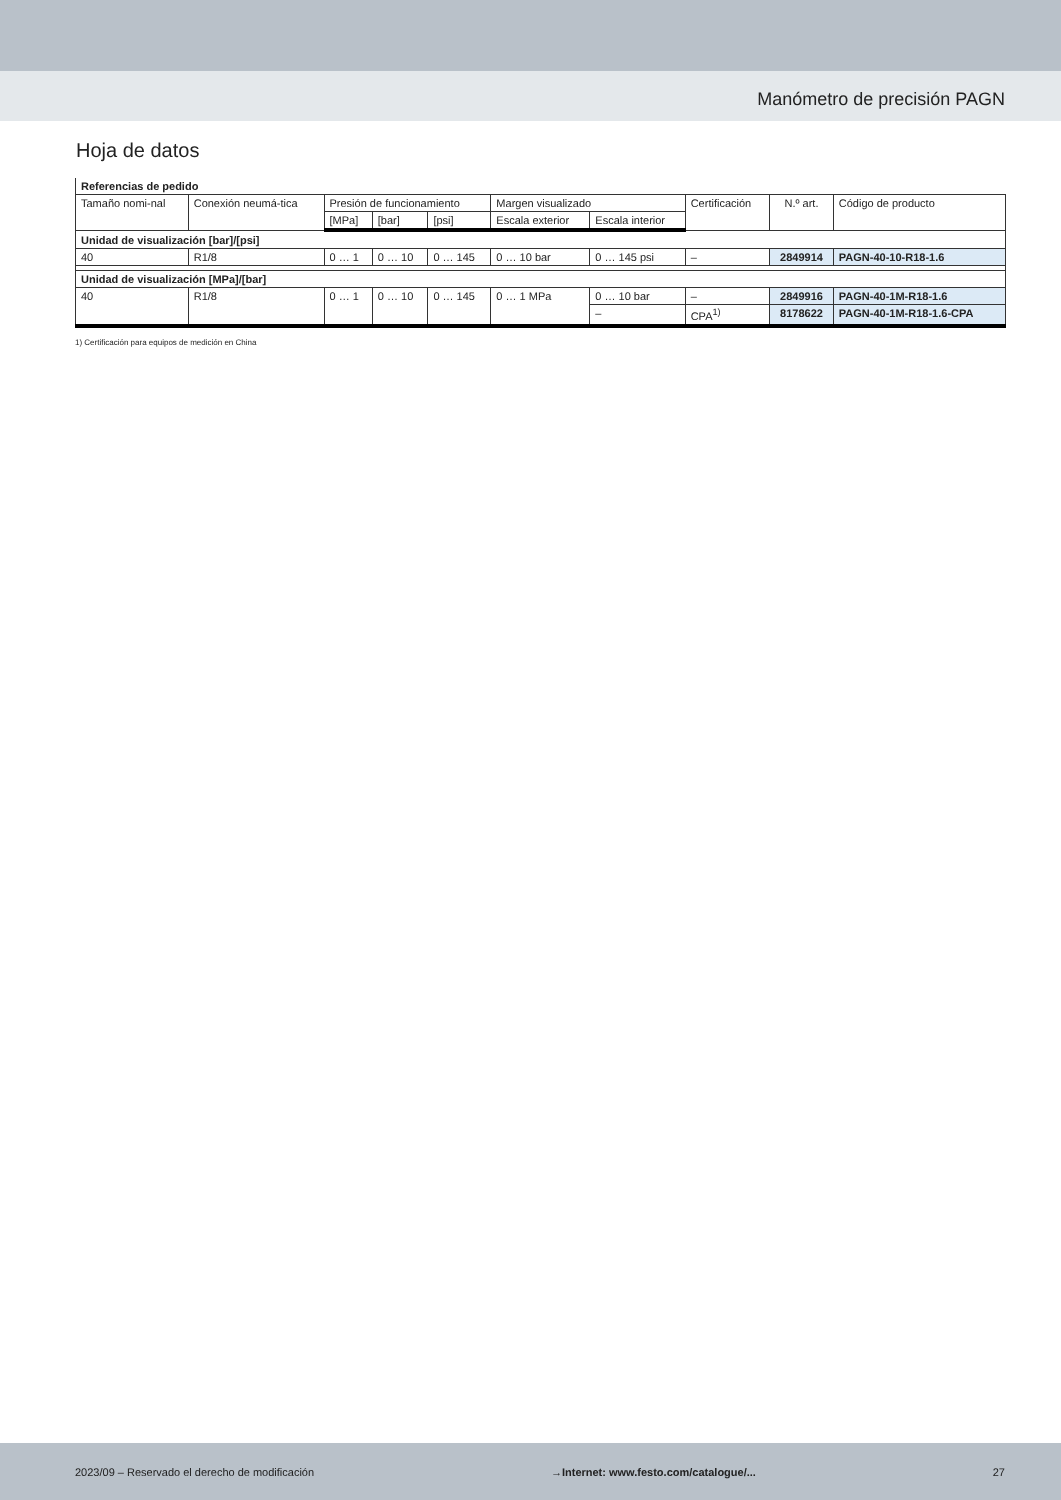Manómetro de precisión PAGN
Hoja de datos
| Referencias de pedido | | | | | | | | | |
| Tamaño nomi-nal | Conexión neumá-tica | Presión de funcionamiento | | | Margen visualizado | | Certificación | N.º art. | Código de producto |
| | | [MPa] | [bar] | [psi] | Escala exterior | Escala interior | | | |
| Unidad de visualización [bar]/[psi] | | | | | | | | | |
| 40 | R1/8 | 0 … 1 | 0 … 10 | 0 … 145 | 0 … 10 bar | 0 … 145 psi | – | 2849914 | PAGN-40-10-R18-1.6 |
| Unidad de visualización [MPa]/[bar] | | | | | | | | | |
| 40 | R1/8 | 0 … 1 | 0 … 10 | 0 … 145 | 0 … 1 MPa | 0 … 10 bar | – | 2849916 | PAGN-40-1M-R18-1.6 |
| | | | | | | – | CPA<sup>1)</sup> | 8178622 | PAGN-40-1M-R18-1.6-CPA |
1) Certificación para equipos de medición en China
2023/09 – Reservado el derecho de modificación →Internet: www.festo.com/catalogue/... 27